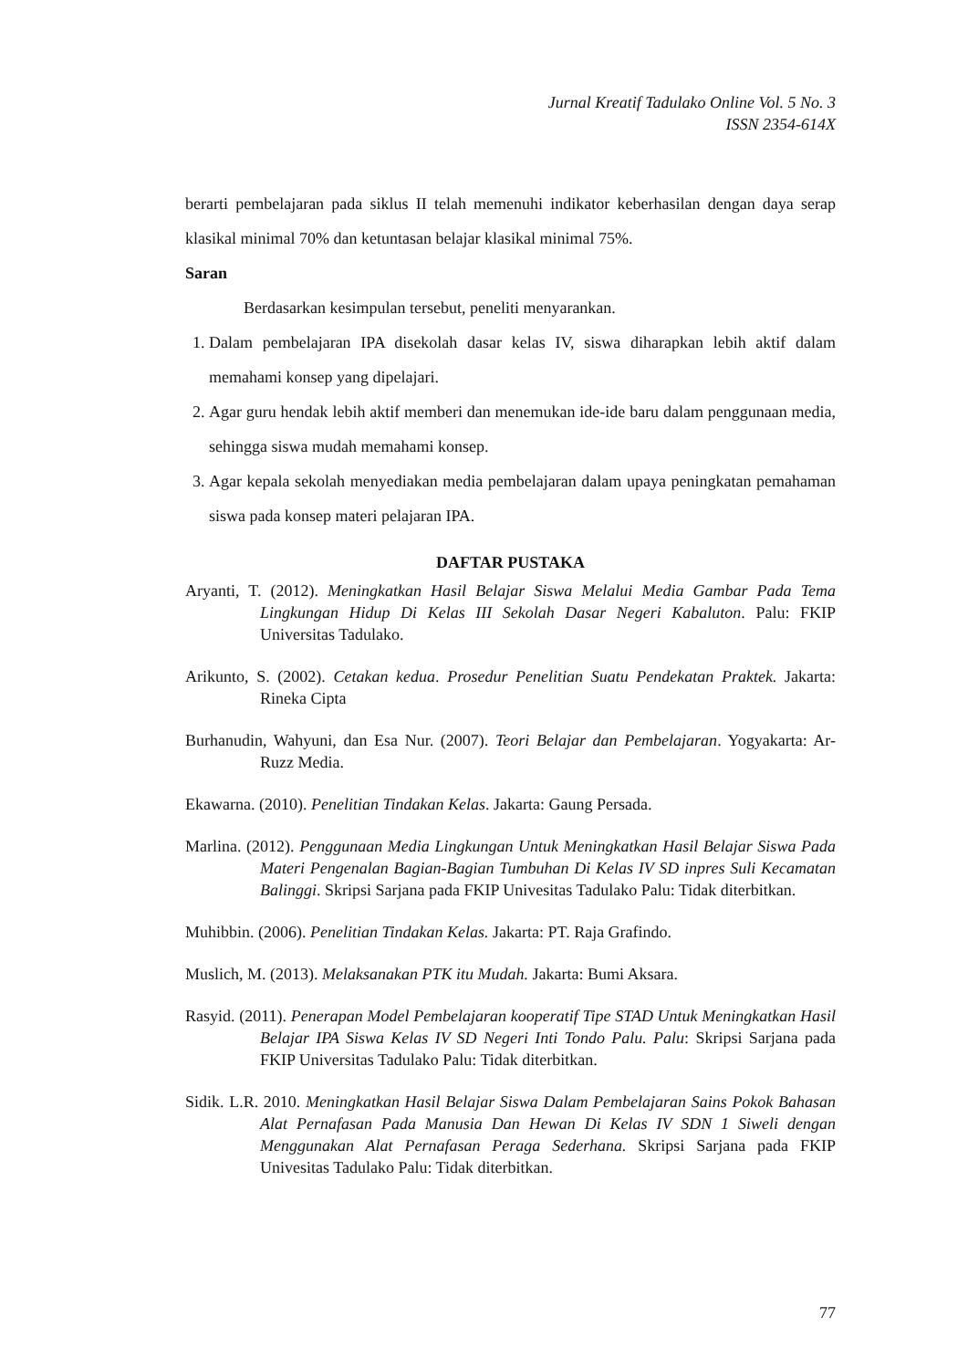Jurnal Kreatif Tadulako Online Vol. 5 No. 3
ISSN 2354-614X
berarti pembelajaran pada siklus II telah memenuhi indikator keberhasilan dengan daya serap klasikal minimal 70% dan ketuntasan belajar klasikal minimal 75%.
Saran
Berdasarkan kesimpulan tersebut, peneliti menyarankan.
1. Dalam pembelajaran IPA disekolah dasar kelas IV, siswa diharapkan lebih aktif dalam memahami konsep yang dipelajari.
2. Agar guru hendak lebih aktif memberi dan menemukan ide-ide baru dalam penggunaan media, sehingga siswa mudah memahami konsep.
3. Agar kepala sekolah menyediakan media pembelajaran dalam upaya peningkatan pemahaman siswa pada konsep materi pelajaran IPA.
DAFTAR PUSTAKA
Aryanti, T. (2012). Meningkatkan Hasil Belajar Siswa Melalui Media Gambar Pada Tema Lingkungan Hidup Di Kelas III Sekolah Dasar Negeri Kabaluton. Palu: FKIP Universitas Tadulako.
Arikunto, S. (2002). Cetakan kedua. Prosedur Penelitian Suatu Pendekatan Praktek. Jakarta: Rineka Cipta
Burhanudin, Wahyuni, dan Esa Nur. (2007). Teori Belajar dan Pembelajaran. Yogyakarta: Ar-Ruzz Media.
Ekawarna. (2010). Penelitian Tindakan Kelas. Jakarta: Gaung Persada.
Marlina. (2012). Penggunaan Media Lingkungan Untuk Meningkatkan Hasil Belajar Siswa Pada Materi Pengenalan Bagian-Bagian Tumbuhan Di Kelas IV SD inpres Suli Kecamatan Balinggi. Skripsi Sarjana pada FKIP Univesitas Tadulako Palu: Tidak diterbitkan.
Muhibbin. (2006). Penelitian Tindakan Kelas. Jakarta: PT. Raja Grafindo.
Muslich, M. (2013). Melaksanakan PTK itu Mudah. Jakarta: Bumi Aksara.
Rasyid. (2011). Penerapan Model Pembelajaran kooperatif Tipe STAD Untuk Meningkatkan Hasil Belajar IPA Siswa Kelas IV SD Negeri Inti Tondo Palu. Palu: Skripsi Sarjana pada FKIP Universitas Tadulako Palu: Tidak diterbitkan.
Sidik. L.R. 2010. Meningkatkan Hasil Belajar Siswa Dalam Pembelajaran Sains Pokok Bahasan Alat Pernafasan Pada Manusia Dan Hewan Di Kelas IV SDN 1 Siweli dengan Menggunakan Alat Pernafasan Peraga Sederhana. Skripsi Sarjana pada FKIP Univesitas Tadulako Palu: Tidak diterbitkan.
77